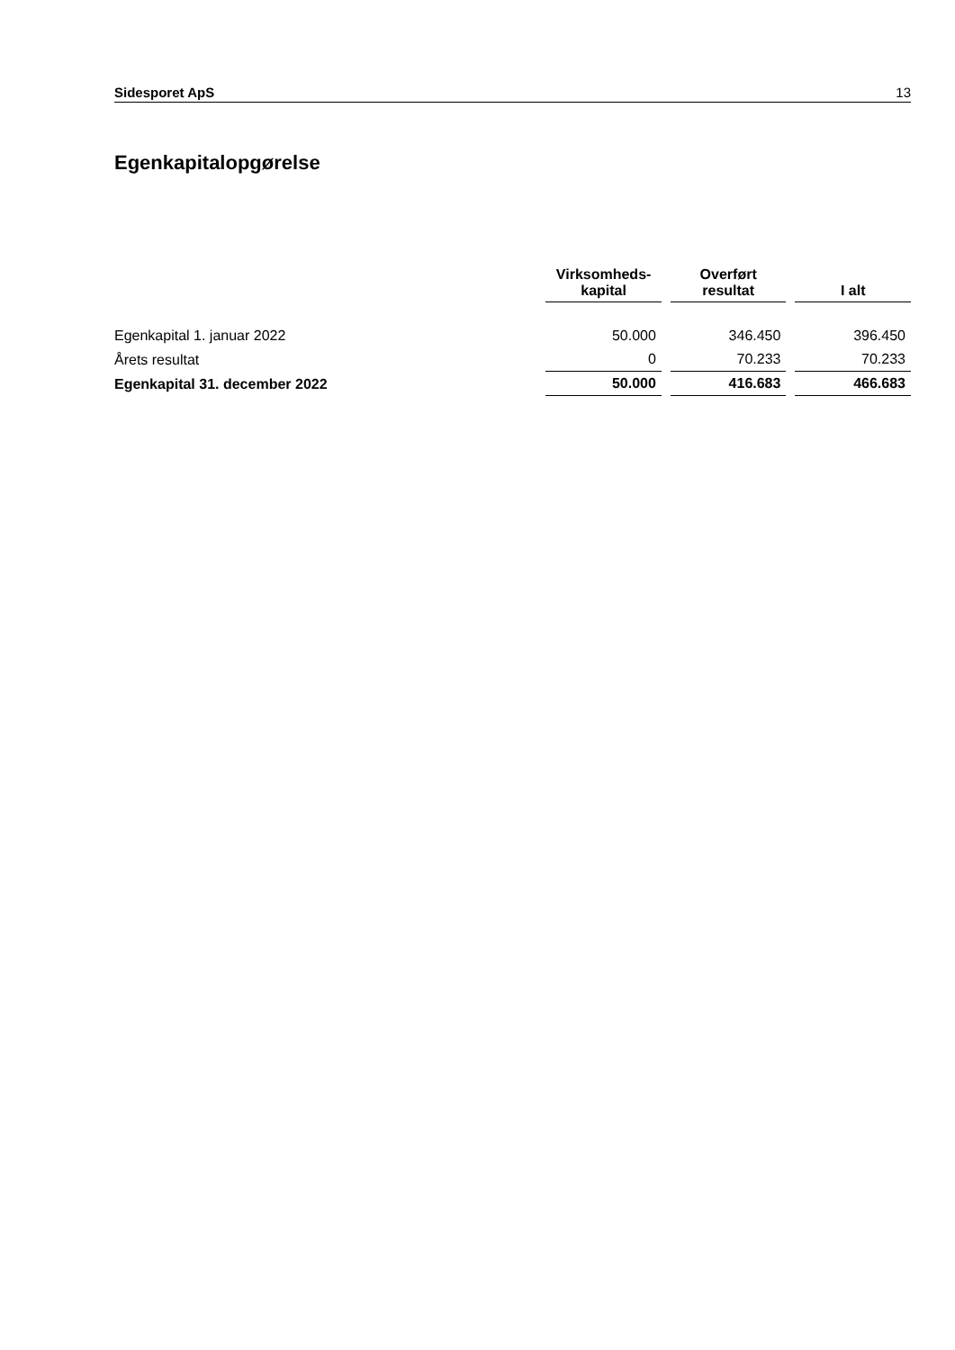Sidesporet ApS 13
Egenkapitalopgørelse
| | Virksomheds- kapital | Overført resultat | I alt |
| --- | --- | --- | --- |
| Egenkapital 1. januar 2022 | 50.000 | 346.450 | 396.450 |
| Årets resultat | 0 | 70.233 | 70.233 |
| Egenkapital 31. december 2022 | 50.000 | 416.683 | 466.683 |